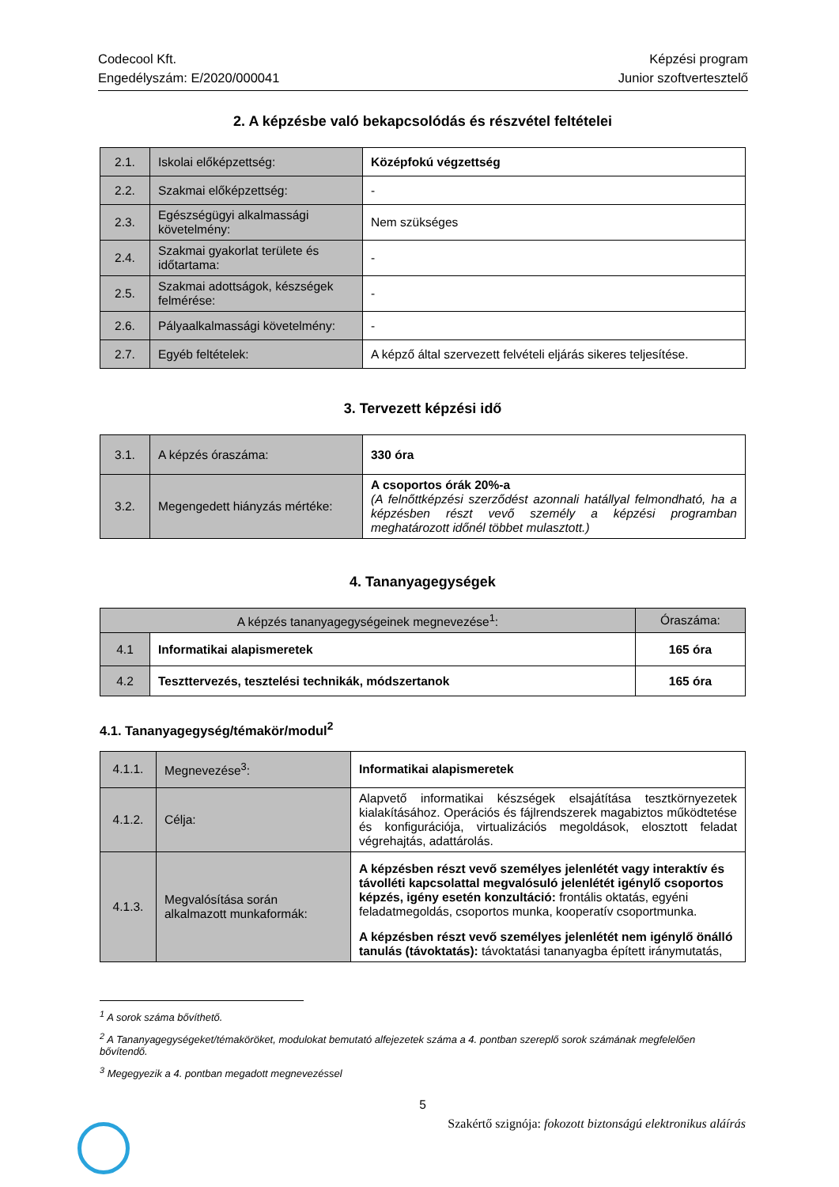Codecool Kft.
Engedélyszám: E/2020/000041
Képzési program
Junior szoftvertesztelő
2. A képzésbe való bekapcsolódás és részvétel feltételei
| 2.1. | Iskolai előképzettség: | Középfokú végzettség |
| 2.2. | Szakmai előképzettség: | - |
| 2.3. | Egészségügyi alkalmassági követelmény: | Nem szükséges |
| 2.4. | Szakmai gyakorlat területe és időtartama: | - |
| 2.5. | Szakmai adottságok, készségek felmérése: | - |
| 2.6. | Pályaalkalmassági követelmény: | - |
| 2.7. | Egyéb feltételek: | A képző által szervezett felvételi eljárás sikeres teljesítése. |
3. Tervezett képzési idő
| 3.1. | A képzés óraszáma: | 330 óra |
| 3.2. | Megengedett hiányzás mértéke: | A csoportos órák 20%-a (A felnőttképzési szerződést azonnali hatállyal felmondható, ha a képzésben részt vevő személy a képzési programban meghatározott időnél többet mulasztott.) |
4. Tananyagegységek
| A képzés tananyagegységeinek megnevezése<sup>1</sup>: | | Óraszáma: |
| 4.1 | Informatikai alapismeretek | 165 óra |
| 4.2 | Teszttervezés, tesztelési technikák, módszertanok | 165 óra |
4.1. Tananyagegység/témakör/modul<sup>2</sup>
| 4.1.1. | Megnevezése<sup>3</sup>: | Informatikai alapismeretek |
| 4.1.2. | Célja: | Alapvető informatikai készségek elsajátítása tesztkörnyezetek kialakításához. Operációs és fájlrendszerek magabiztos működtetése és konfigurációja, virtualizációs megoldások, elosztott feladat végrehajtás, adattárolás. |
| 4.1.3. | Megvalósítása során alkalmazott munkaformák: | A képzésben részt vevő személyes jelenlétét vagy interaktív és távolléti kapcsolattal megvalósuló jelenlétét igénylő csoportos képzés, igény esetén konzultáció: frontális oktatás, egyéni feladatmegoldás, csoportos munka, kooperatív csoportmunka. A képzésben részt vevő személyes jelenlétét nem igénylő önálló tanulás (távoktatás): távoktatási tananyagba épített iránymutatás, |
<sup>1</sup> A sorok száma bővíthető.
<sup>2</sup> A Tananyagegységeket/témaköröket, modulokat bemutató alfejezetek száma a 4. pontban szereplő sorok számának megfelelően bővítendő.
<sup>3</sup> Megegyezik a 4. pontban megadott megnevezéssel
5
Szakértő szignója: fokozott biztonságú elektronikus aláírás